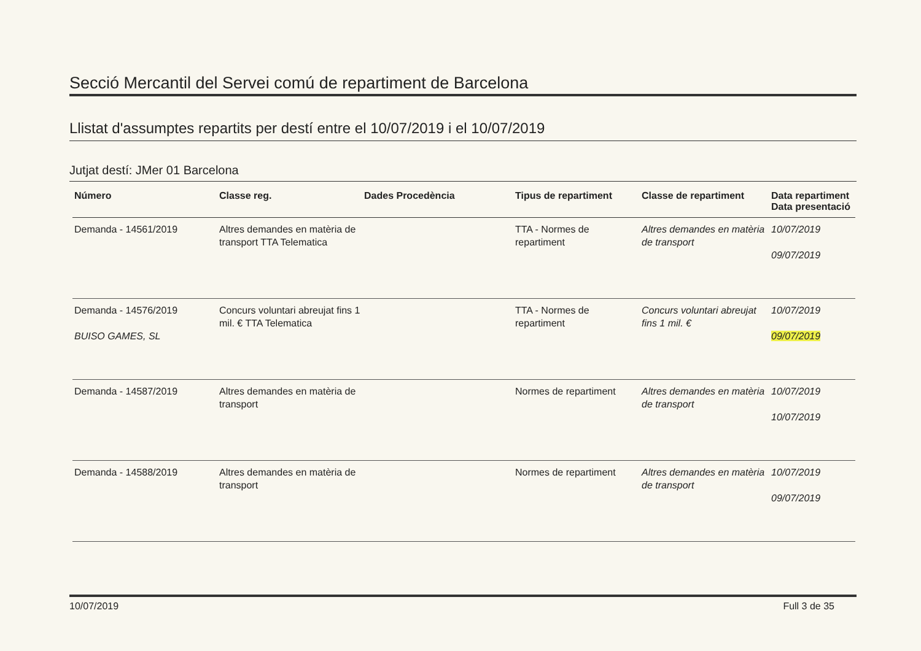Secció Mercantil del Servei comú de repartiment de Barcelona
Llistat d'assumptes repartits per destí entre el 10/07/2019 i el 10/07/2019
Jutjat destí: JMer 01 Barcelona
| Número | Classe reg. | Dades Procedència | Tipus de repartiment | Classe de repartiment | Data repartiment Data presentació |
| --- | --- | --- | --- | --- | --- |
| Demanda - 14561/2019 | Altres demandes en matèria de transport TTA Telematica | | TTA - Normes de repartiment | Altres demandes en matèria de transport | 10/07/2019 09/07/2019 |
| Demanda - 14576/2019 BUISO GAMES, SL | Concurs voluntari abreujat fins 1 mil. € TTA Telematica | | TTA - Normes de repartiment | Concurs voluntari abreujat fins 1 mil. € | 10/07/2019 09/07/2019 |
| Demanda - 14587/2019 | Altres demandes en matèria de transport | | Normes de repartiment | Altres demandes en matèria de transport | 10/07/2019 10/07/2019 |
| Demanda - 14588/2019 | Altres demandes en matèria de transport | | Normes de repartiment | Altres demandes en matèria de transport | 10/07/2019 09/07/2019 |
10/07/2019 Full 3 de 35